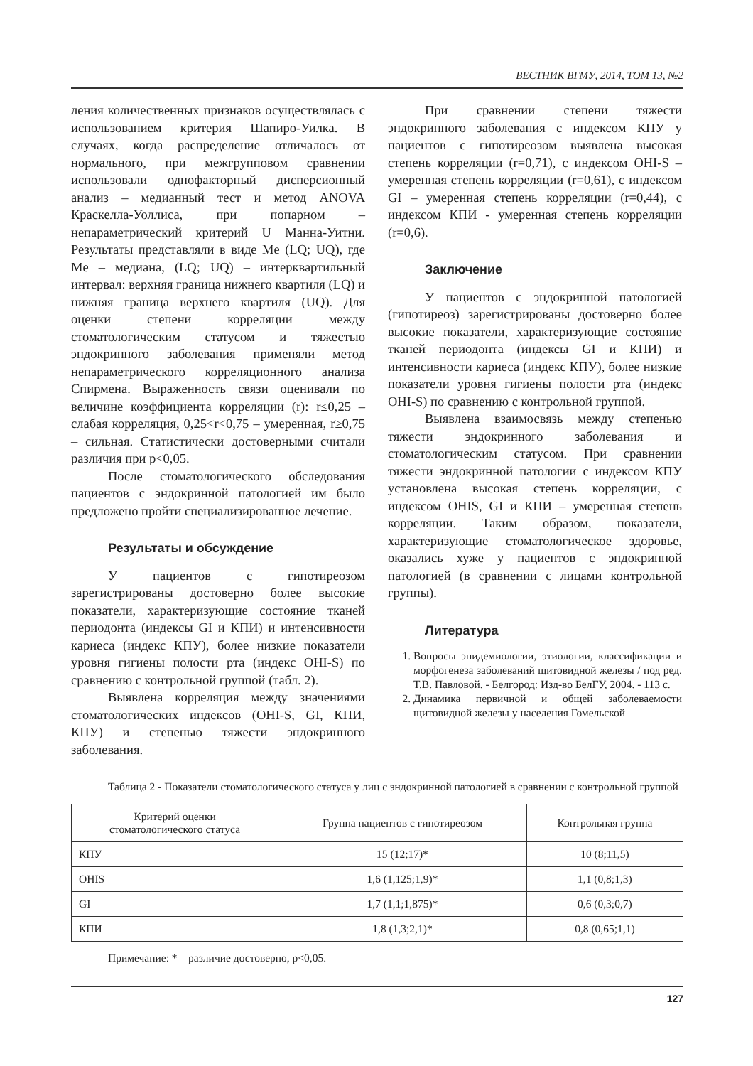ВЕСТНИК ВГМУ, 2014, ТОМ 13, №2
ления количественных признаков осуществлялась с использованием критерия Шапиро-Уилка. В случаях, когда распределение отличалось от нормального, при межгрупповом сравнении использовали однофакторный дисперсионный анализ – медианный тест и метод ANOVA Краскелла-Уоллиса, при попарном – непараметрический критерий U Манна-Уитни. Результаты представляли в виде Me (LQ; UQ), где Me – медиана, (LQ; UQ) – интерквартильный интервал: верхняя граница нижнего квартиля (LQ) и нижняя граница верхнего квартиля (UQ). Для оценки степени корреляции между стоматологическим статусом и тяжестью эндокринного заболевания применяли метод непараметрического корреляционного анализа Спирмена. Выраженность связи оценивали по величине коэффициента корреляции (r): r≤0,25 – слабая корреляция, 0,25<r<0,75 – умеренная, r≥0,75 – сильная. Статистически достоверными считали различия при p<0,05.
После стоматологического обследования пациентов с эндокринной патологией им было предложено пройти специализированное лечение.
Результаты и обсуждение
У пациентов с гипотиреозом зарегистрированы достоверно более высокие показатели, характеризующие состояние тканей периодонта (индексы GI и КПИ) и интенсивности кариеса (индекс КПУ), более низкие показатели уровня гигиены полости рта (индекс OHI-S) по сравнению с контрольной группой (табл. 2).
Выявлена корреляция между значениями стоматологических индексов (OHI-S, GI, КПИ, КПУ) и степенью тяжести эндокринного заболевания.
При сравнении степени тяжести эндокринного заболевания с индексом КПУ у пациентов с гипотиреозом выявлена высокая степень корреляции (r=0,71), с индексом OHI-S – умеренная степень корреляции (r=0,61), с индексом GI – умеренная степень корреляции (r=0,44), с индексом КПИ - умеренная степень корреляции (r=0,6).
Заключение
У пациентов с эндокринной патологией (гипотиреоз) зарегистрированы достоверно более высокие показатели, характеризующие состояние тканей периодонта (индексы GI и КПИ) и интенсивности кариеса (индекс КПУ), более низкие показатели уровня гигиены полости рта (индекс OHI-S) по сравнению с контрольной группой.
Выявлена взаимосвязь между степенью тяжести эндокринного заболевания и стоматологическим статусом. При сравнении тяжести эндокринной патологии с индексом КПУ установлена высокая степень корреляции, с индексом OHIS, GI и КПИ – умеренная степень корреляции. Таким образом, показатели, характеризующие стоматологическое здоровье, оказались хуже у пациентов с эндокринной патологией (в сравнении с лицами контрольной группы).
Литература
1. Вопросы эпидемиологии, этиологии, классификации и морфогенеза заболеваний щитовидной железы / под ред. Т.В. Павловой. - Белгород: Изд-во БелГУ, 2004. - 113 с.
2. Динамика первичной и общей заболеваемости щитовидной железы у населения Гомельской
Таблица 2 - Показатели стоматологического статуса у лиц с эндокринной патологией в сравнении с контрольной группой
| Критерий оценки стоматологического статуса | Группа пациентов с гипотиреозом | Контрольная группа |
| --- | --- | --- |
| КПУ | 15 (12;17)* | 10 (8;11,5) |
| OHIS | 1,6 (1,125;1,9)* | 1,1 (0,8;1,3) |
| GI | 1,7 (1,1;1,875)* | 0,6 (0,3;0,7) |
| КПИ | 1,8 (1,3;2,1)* | 0,8 (0,65;1,1) |
Примечание: * – различие достоверно, p<0,05.
127